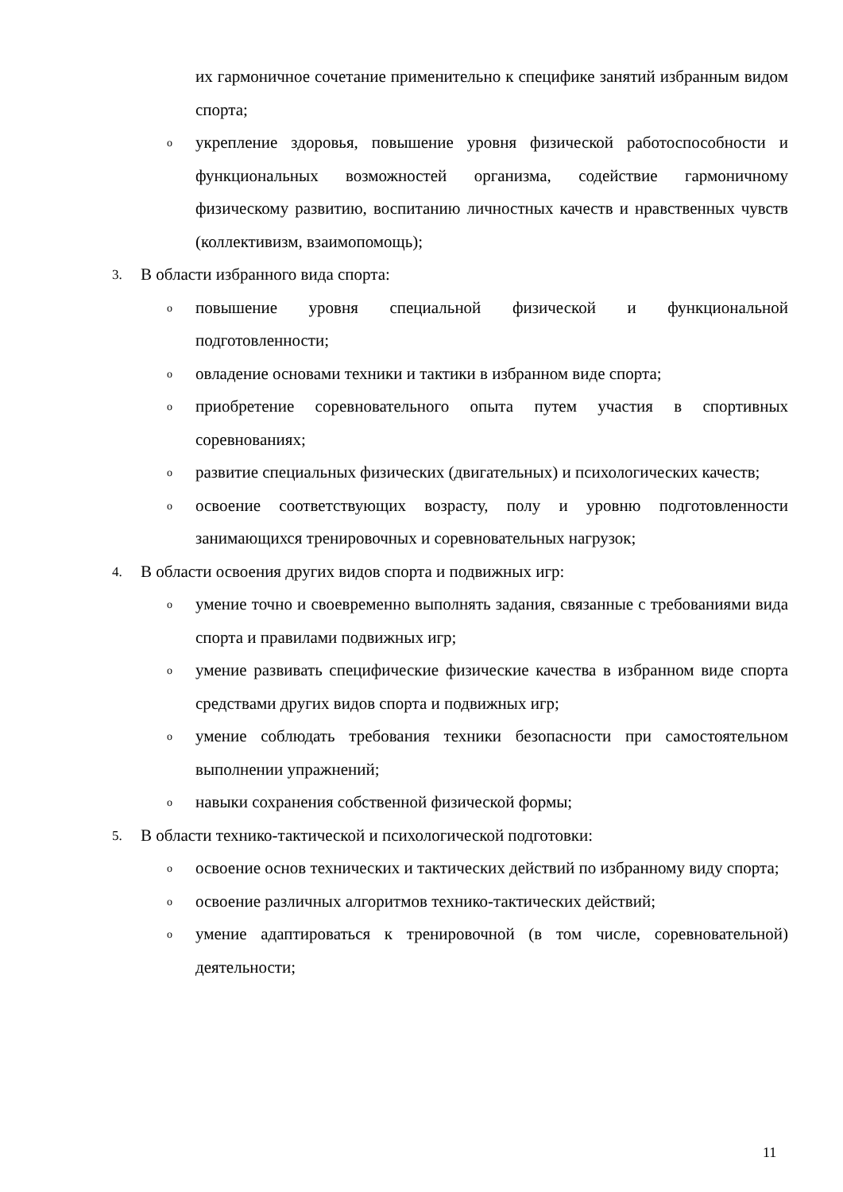их гармоничное сочетание применительно к специфике занятий избранным видом спорта;
oукрепление здоровья, повышение уровня физической работоспособности и функциональных возможностей организма, содействие гармоничному физическому развитию, воспитанию личностных качеств и нравственных чувств (коллективизм, взаимопомощь);
3. В области избранного вида спорта:
oповышение уровня специальной физической и функциональной подготовленности;
oовладение основами техники и тактики в избранном виде спорта;
oприобретение соревновательного опыта путем участия в спортивных соревнованиях;
oразвитие специальных физических (двигательных) и психологических качеств;
oосвоение соответствующих возрасту, полу и уровню подготовленности занимающихся тренировочных и соревновательных нагрузок;
4. В области освоения других видов спорта и подвижных игр:
oумение точно и своевременно выполнять задания, связанные с требованиями вида спорта и правилами подвижных игр;
oумение развивать специфические физические качества в избранном виде спорта средствами других видов спорта и подвижных игр;
oумение соблюдать требования техники безопасности при самостоятельном выполнении упражнений;
oнавыки сохранения собственной физической формы;
5. В области технико-тактической и психологической подготовки:
oосвоение основ технических и тактических действий по избранному виду спорта;
oосвоение различных алгоритмов технико-тактических действий;
oумение адаптироваться к тренировочной (в том числе, соревновательной) деятельности;
11